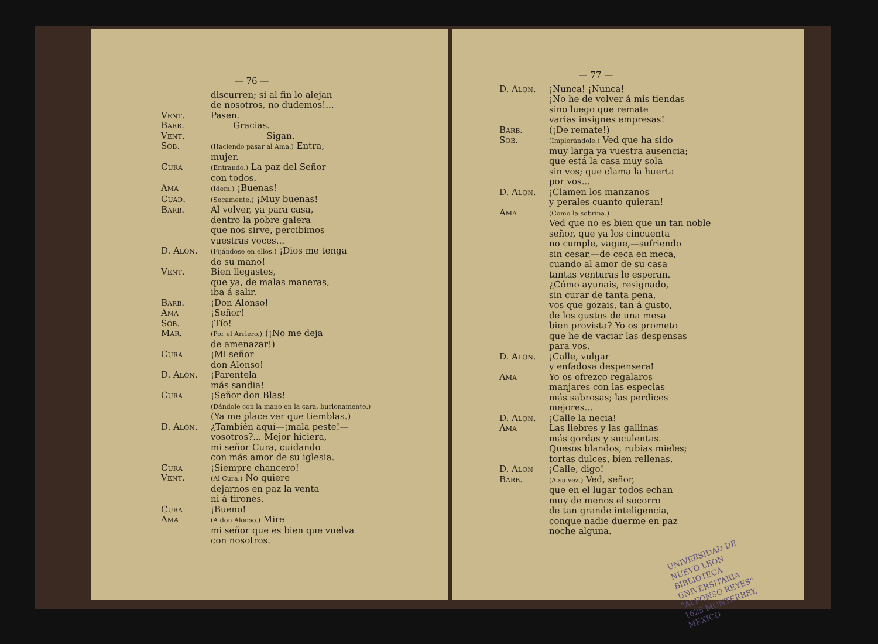— 76 —
discurren; si al fin lo alejan
de nosotros, no dudemos!...
Vent. Pasen.
Barb. Gracias.
Vent. Sigan.
Sob.
(Haciendo pasar al Ama.) Entra,
mujer.
Cura
(Entrando.) La paz del Señor
con todos.
Ama
(Idem.) ¡Buenas!
Cuad.
(Secamente.) ¡Muy buenas!
Barb. Al volver, ya para casa,
dentro la pobre galera
que nos sirve, percibimos
vuestras voces...
D. Alon.
(Fijándose en ellos.) ¡Dios me tenga
de su mano!
Vent. Bien llegastes,
que ya, de malas maneras,
iba á salir.
Barb. ¡Don Alonso!
Ama ¡Señor!
Sob. ¡Tío!
Mar.
(Por el Arriero.) (¡No me deja
de amenazar!)
Cura ¡Mi señor
don Alonso!
D. Alon. ¡Parentela
más sandia!
Cura ¡Señor don Blas!
(Dándole con la mano en la cara, burlonamente.)
(Ya me place ver que tiemblas.)
D. Alon. ¿También aquí—¡mala peste!—
vosotros?... Mejor hiciera,
mi señor Cura, cuidando
con más amor de su iglesia.
Cura ¡Siempre chancero!
Vent.
(Al Cura.) No quiere
dejarnos en paz la venta
ni á tirones.
Cura ¡Bueno!
Ama
(A don Alonso.) Mire
mi señor que es bien que vuelva
con nosotros.
— 77 —
D. Alon. ¡Nunca! ¡Nunca!
¡No he de volver á mis tiendas
sino luego que remate
varias insignes empresas!
Barb. (¡De remate!)
Sob.
(Implorándole.) Ved que ha sido
muy larga ya vuestra ausencia;
que está la casa muy sola
sin vos; que clama la huerta
por vos...
D. Alon. ¡Clamen los manzanos
y perales cuanto quieran!
Ama
(Como la sobrina.)
Ved que no es bien que un tan noble
señor, que ya los cincuenta
no cumple, vague,—sufriendo
sin cesar,—de ceca en meca,
cuando al amor de su casa
tantas venturas le esperan.
¿Cómo ayunais, resignado,
sin curar de tanta pena,
vos que gozais, tan á gusto,
de los gustos de una mesa
bien provista? Yo os prometo
que he de vaciar las despensas
para vos.
D. Alon. ¡Calle, vulgar
y enfadosa despensera!
Ama Yo os ofrezco regalaros
manjares con las especias
más sabrosas; las perdices
mejores...
D. Alon. ¡Calle la necia!
Ama Las liebres y las gallinas
más gordas y suculentas.
Quesos blandos, rubias mieles;
tortas dulces, bien rellenas.
D. Alon ¡Calle, digo!
Barb.
(A su vez.) Ved, señor,
que en el lugar todos echan
muy de menos el socorro
de tan grande inteligencia,
conque nadie duerme en paz
noche alguna.
UNIVERSIDAD DE NUEVO LEON
BIBLIOTECA UNIVERSITARIA
"ALFONSO REYES"
1625 MONTERREY, MEXICO